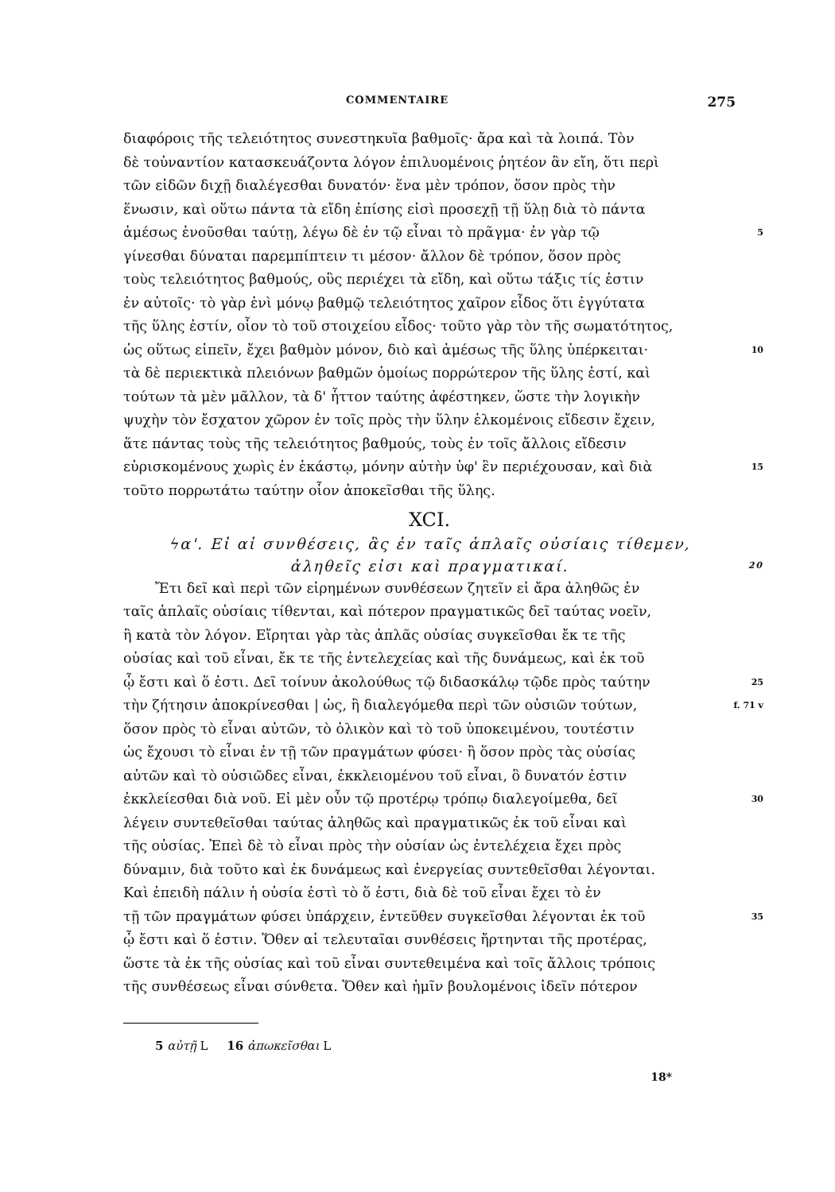COMMENTAIRE 275
διαφόροις τῆς τελειότητος συνεστηκυῖα βαθμοῖς· ἄρα καὶ τὰ λοιπά. Τὸν
δὲ τοὐναντίον κατασκευάζοντα λόγον ἐπιλυομένοις ῥητέον ἂν εἴη, ὅτι περὶ
τῶν εἰδῶν διχῇ διαλέγεσθαι δυνατόν· ἕνα μὲν τρόπον, ὅσον πρὸς τὴν
ἕνωσιν, καὶ οὕτω πάντα τὰ εἴδη ἐπίσης εἰσὶ προσεχῇ τῇ ὕλῃ διὰ τὸ πάντα
ἀμέσως ἑνοῦσθαι ταύτῃ, λέγω δὲ ἐν τῷ εἶναι τὸ πρᾶγμα· ἐν γὰρ τῷ 5
γίνεσθαι δύναται παρεμπίπτειν τι μέσον· ἄλλον δὲ τρόπον, ὅσον πρὸς
τοὺς τελειότητος βαθμούς, οὓς περιέχει τὰ εἴδη, καὶ οὕτω τάξις τίς ἐστιν
ἐν αὐτοῖς· τὸ γὰρ ἑνὶ μόνῳ βαθμῷ τελειότητος χαῖρον εἶδος ὅτι ἐγγύτατα
τῆς ὕλης ἐστίν, οἷον τὸ τοῦ στοιχείου εἶδος· τοῦτο γὰρ τὸν τῆς σωματότητος,
ὡς οὕτως εἰπεῖν, ἔχει βαθμὸν μόνον, διὸ καὶ ἀμέσως τῆς ὕλης ὑπέρκειται· 10
τὰ δὲ περιεκτικὰ πλειόνων βαθμῶν ὁμοίως πορρώτερον τῆς ὕλης ἐστί, καὶ
τούτων τὰ μὲν μᾶλλον, τὰ δ' ἧττον ταύτης ἀφέστηκεν, ὥστε τὴν λογικὴν
ψυχὴν τὸν ἔσχατον χῶρον ἐν τοῖς πρὸς τὴν ὕλην ἑλκομένοις εἴδεσιν ἔχειν,
ἅτε πάντας τοὺς τῆς τελειότητος βαθμούς, τοὺς ἐν τοῖς ἄλλοις εἴδεσιν
εὑρισκομένους χωρὶς ἐν ἑκάστῳ, μόνην αὐτὴν ὑφ' ἓν περιέχουσαν, καὶ διὰ 15
τοῦτο πορρωτάτω ταύτην οἷον ἀποκεῖσθαι τῆς ὕλης.
XCI.
ϟα'. Εἰ αἱ συνθέσεις, ἃς ἐν ταῖς ἁπλαῖς οὐσίαις τίθεμεν,
ἀληθεῖς εἰσι καὶ πραγματικαί. 20
Ἔτι δεῖ καὶ περὶ τῶν εἰρημένων συνθέσεων ζητεῖν εἰ ἄρα ἀληθῶς ἐν
ταῖς ἁπλαῖς οὐσίαις τίθενται, καὶ πότερον πραγματικῶς δεῖ ταύτας νοεῖν,
ἢ κατὰ τὸν λόγον. Εἴρηται γὰρ τὰς ἁπλᾶς οὐσίας συγκεῖσθαι ἔκ τε τῆς
οὐσίας καὶ τοῦ εἶναι, ἔκ τε τῆς ἐντελεχείας καὶ τῆς δυνάμεως, καὶ ἐκ τοῦ
ᾧ ἔστι καὶ ὅ ἐστι. Δεῖ τοίνυν ἀκολούθως τῷ διδασκάλῳ τῷδε πρὸς ταύτην 25
τὴν ζήτησιν ἀποκρίνεσθαι | ὡς, ἢ διαλεγόμεθα περὶ τῶν οὐσιῶν τούτων, f. 71 v
ὅσον πρὸς τὸ εἶναι αὐτῶν, τὸ ὁλικὸν καὶ τὸ τοῦ ὑποκειμένου, τουτέστιν
ὡς ἔχουσι τὸ εἶναι ἐν τῇ τῶν πραγμάτων φύσει· ἢ ὅσον πρὸς τὰς οὐσίας
αὐτῶν καὶ τὸ οὐσιῶδες εἶναι, ἐκκλειομένου τοῦ εἶναι, ὃ δυνατόν ἐστιν
ἐκκλείεσθαι διὰ νοῦ. Εἰ μὲν οὖν τῷ προτέρῳ τρόπῳ διαλεγοίμεθα, δεῖ 30
λέγειν συντεθεῖσθαι ταύτας ἀληθῶς καὶ πραγματικῶς ἐκ τοῦ εἶναι καὶ
τῆς οὐσίας. Ἐπεὶ δὲ τὸ εἶναι πρὸς τὴν οὐσίαν ὡς ἐντελέχεια ἔχει πρὸς
δύναμιν, διὰ τοῦτο καὶ ἐκ δυνάμεως καὶ ἐνεργείας συντεθεῖσθαι λέγονται.
Καὶ ἐπειδὴ πάλιν ἡ οὐσία ἐστὶ τὸ ὅ ἐστι, διὰ δὲ τοῦ εἶναι ἔχει τὸ ἐν
τῇ τῶν πραγμάτων φύσει ὑπάρχειν, ἐντεῦθεν συγκεῖσθαι λέγονται ἐκ τοῦ 35
ᾧ ἔστι καὶ ὅ ἐστιν. Ὅθεν αἱ τελευταῖαι συνθέσεις ἤρτηνται τῆς προτέρας,
ὥστε τὰ ἐκ τῆς οὐσίας καὶ τοῦ εἶναι συντεθειμένα καὶ τοῖς ἄλλοις τρόποις
τῆς συνθέσεως εἶναι σύνθετα. Ὅθεν καὶ ἡμῖν βουλομένοις ἰδεῖν πότερον
5 αὐτῇ L 16 ἀπωκεῖσθαι L
18*